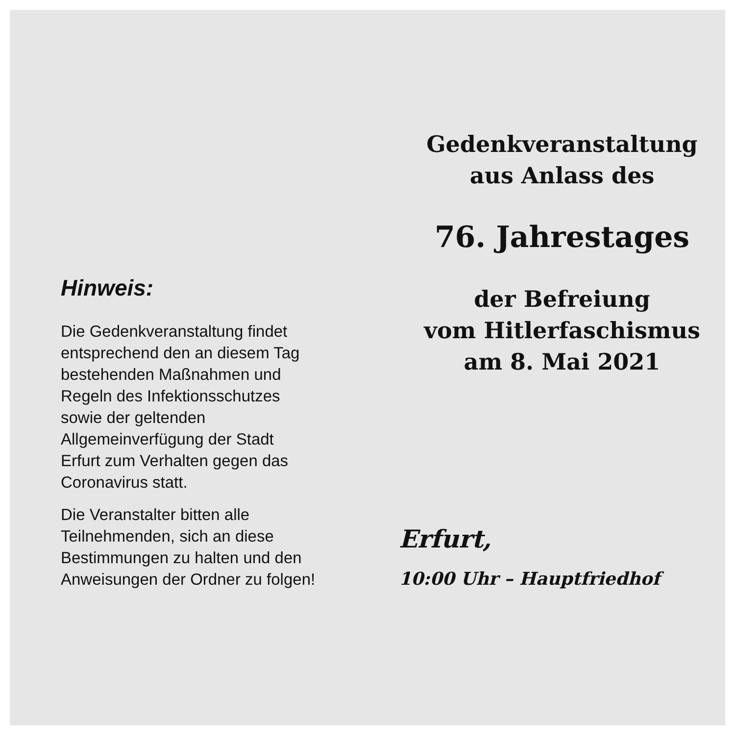Hinweis:
Die Gedenkveranstaltung findet entsprechend den an diesem Tag bestehenden Maßnahmen und Regeln des Infektionsschutzes sowie der geltenden Allgemeinverfügung der Stadt Erfurt zum Verhalten gegen das Coronavirus statt.
Die Veranstalter bitten alle Teilnehmenden, sich an diese Bestimmungen zu halten und den Anweisungen der Ordner zu folgen!
Gedenkveranstaltung
aus Anlass des
76. Jahrestages
der Befreiung
vom Hitlerfaschismus
am 8. Mai 2021
Erfurt,
10:00 Uhr – Hauptfriedhof